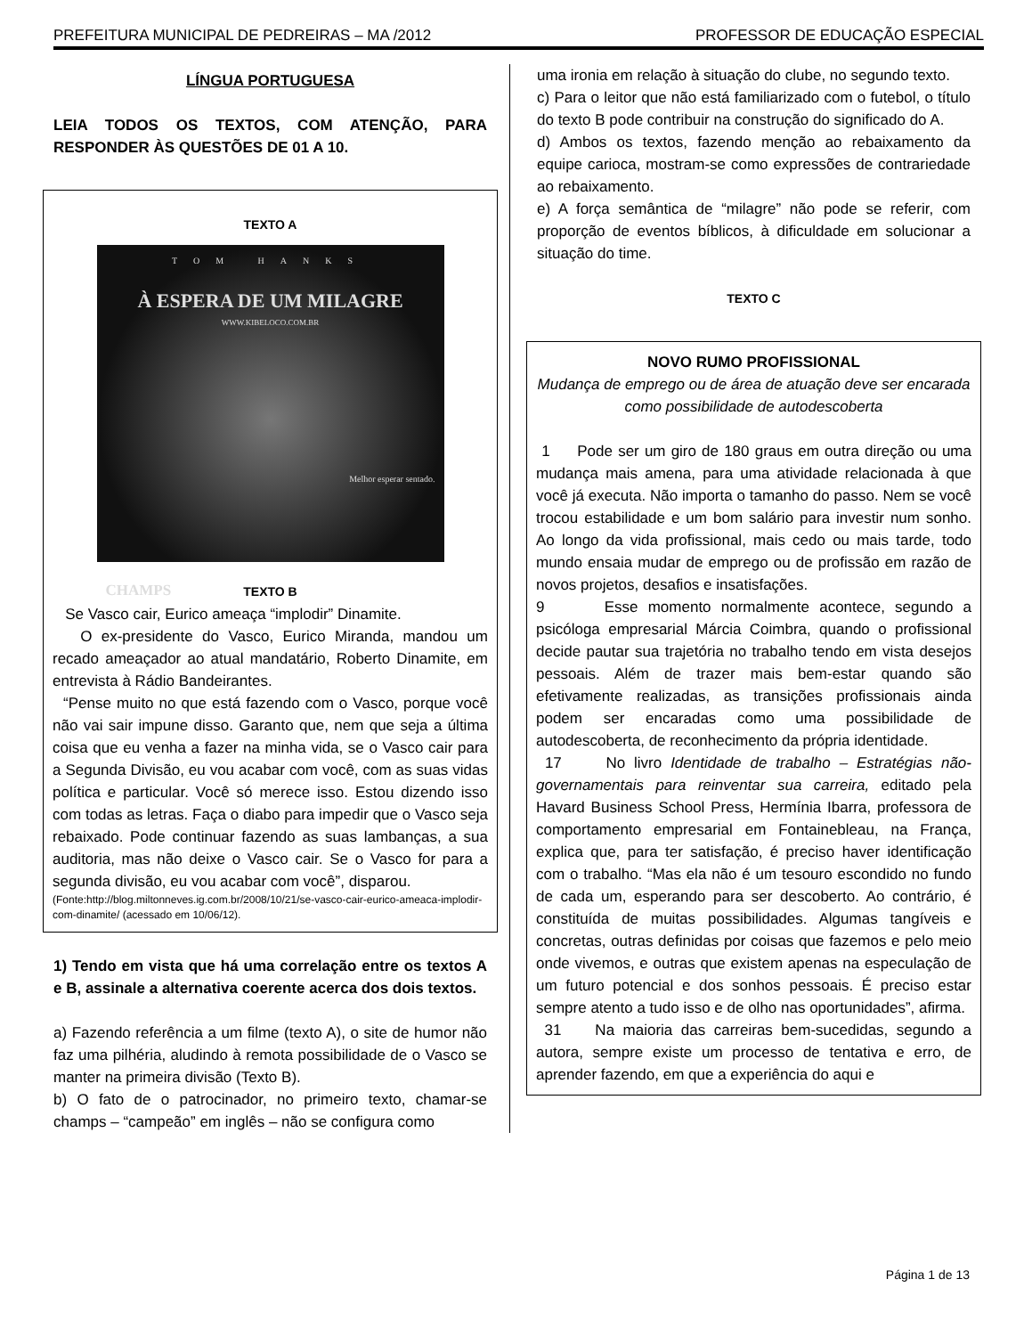PREFEITURA MUNICIPAL DE PEDREIRAS – MA /2012 PROFESSOR DE EDUCAÇÃO ESPECIAL
LÍNGUA PORTUGUESA
LEIA TODOS OS TEXTOS, COM ATENÇÃO, PARA RESPONDER ÀS QUESTÕES DE 01 A 10.
TEXTO A
TOM HANKS
À ESPERA DE UM MILAGRE
WWW.KIBELOCO.COM.BR
Melhor esperar sentado.
CHAMPS
TEXTO B
Se Vasco cair, Eurico ameaça “implodir” Dinamite.
O ex-presidente do Vasco, Eurico Miranda, mandou um recado ameaçador ao atual mandatário, Roberto Dinamite, em entrevista à Rádio Bandeirantes.
“Pense muito no que está fazendo com o Vasco, porque você não vai sair impune disso. Garanto que, nem que seja a última coisa que eu venha a fazer na minha vida, se o Vasco cair para a Segunda Divisão, eu vou acabar com você, com as suas vidas política e particular. Você só merece isso. Estou dizendo isso com todas as letras. Faça o diabo para impedir que o Vasco seja rebaixado. Pode continuar fazendo as suas lambanças, a sua auditoria, mas não deixe o Vasco cair. Se o Vasco for para a segunda divisão, eu vou acabar com você”, disparou.
(Fonte:http://blog.miltonneves.ig.com.br/2008/10/21/se-vasco-cair-eurico-ameaca-implodir-com-dinamite/ (acessado em 10/06/12).
1) Tendo em vista que há uma correlação entre os textos A e B, assinale a alternativa coerente acerca dos dois textos.
a) Fazendo referência a um filme (texto A), o site de humor não faz uma pilhéria, aludindo à remota possibilidade de o Vasco se manter na primeira divisão (Texto B).
b) O fato de o patrocinador, no primeiro texto, chamar-se champs – “campeão” em inglês – não se configura como
uma ironia em relação à situação do clube, no segundo texto.
c) Para o leitor que não está familiarizado com o futebol, o título do texto B pode contribuir na construção do significado do A.
d) Ambos os textos, fazendo menção ao rebaixamento da equipe carioca, mostram-se como expressões de contrariedade ao rebaixamento.
e) A força semântica de “milagre” não pode se referir, com proporção de eventos bíblicos, à dificuldade em solucionar a situação do time.
TEXTO C
NOVO RUMO PROFISSIONAL
Mudança de emprego ou de área de atuação deve ser encarada como possibilidade de autodescoberta
1 Pode ser um giro de 180 graus em outra direção ou uma mudança mais amena, para uma atividade relacionada à que você já executa. Não importa o tamanho do passo. Nem se você trocou estabilidade e um bom salário para investir num sonho. Ao longo da vida profissional, mais cedo ou mais tarde, todo mundo ensaia mudar de emprego ou de profissão em razão de novos projetos, desafios e insatisfações.
9 Esse momento normalmente acontece, segundo a psicóloga empresarial Márcia Coimbra, quando o profissional decide pautar sua trajetória no trabalho tendo em vista desejos pessoais. Além de trazer mais bem-estar quando são efetivamente realizadas, as transições profissionais ainda podem ser encaradas como uma possibilidade de autodescoberta, de reconhecimento da própria identidade.
17 No livro Identidade de trabalho – Estratégias não-governamentais para reinventar sua carreira, editado pela Havard Business School Press, Hermínia Ibarra, professora de comportamento empresarial em Fontainebleau, na França, explica que, para ter satisfação, é preciso haver identificação com o trabalho. “Mas ela não é um tesouro escondido no fundo de cada um, esperando para ser descoberto. Ao contrário, é constituída de muitas possibilidades. Algumas tangíveis e concretas, outras definidas por coisas que fazemos e pelo meio onde vivemos, e outras que existem apenas na especulação de um futuro potencial e dos sonhos pessoais. É preciso estar sempre atento a tudo isso e de olho nas oportunidades”, afirma.
31 Na maioria das carreiras bem-sucedidas, segundo a autora, sempre existe um processo de tentativa e erro, de aprender fazendo, em que a experiência do aqui e
Página 1 de 13